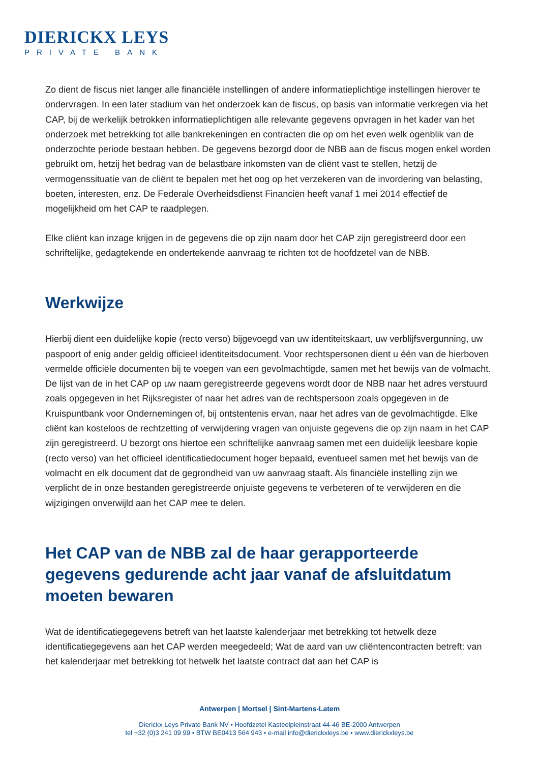DIERICKX LEYS
PRIVATE BANK
Zo dient de fiscus niet langer alle financiële instellingen of andere informatieplichtige instellingen hierover te ondervragen. In een later stadium van het onderzoek kan de fiscus, op basis van informatie verkregen via het CAP, bij de werkelijk betrokken informatieplichtigen alle relevante gegevens opvragen in het kader van het onderzoek met betrekking tot alle bankrekeningen en contracten die op om het even welk ogenblik van de onderzochte periode bestaan hebben. De gegevens bezorgd door de NBB aan de fiscus mogen enkel worden gebruikt om, hetzij het bedrag van de belastbare inkomsten van de cliënt vast te stellen, hetzij de vermogenssituatie van de cliënt te bepalen met het oog op het verzekeren van de invordering van belasting, boeten, interesten, enz. De Federale Overheidsdienst Financiën heeft vanaf 1 mei 2014 effectief de mogelijkheid om het CAP te raadplegen.
Elke cliënt kan inzage krijgen in de gegevens die op zijn naam door het CAP zijn geregistreerd door een schriftelijke, gedagtekende en ondertekende aanvraag te richten tot de hoofdzetel van de NBB.
Werkwijze
Hierbij dient een duidelijke kopie (recto verso) bijgevoegd van uw identiteitskaart, uw verblijfsvergunning, uw paspoort of enig ander geldig officieel identiteitsdocument. Voor rechtspersonen dient u één van de hierboven vermelde officiële documenten bij te voegen van een gevolmachtigde, samen met het bewijs van de volmacht. De lijst van de in het CAP op uw naam geregistreerde gegevens wordt door de NBB naar het adres verstuurd zoals opgegeven in het Rijksregister of naar het adres van de rechtspersoon zoals opgegeven in de Kruispuntbank voor Ondernemingen of, bij ontstentenis ervan, naar het adres van de gevolmachtigde. Elke cliënt kan kosteloos de rechtzetting of verwijdering vragen van onjuiste gegevens die op zijn naam in het CAP zijn geregistreerd. U bezorgt ons hiertoe een schriftelijke aanvraag samen met een duidelijk leesbare kopie (recto verso) van het officieel identificatiedocument hoger bepaald, eventueel samen met het bewijs van de volmacht en elk document dat de gegrondheid van uw aanvraag staaft. Als financiële instelling zijn we verplicht de in onze bestanden geregistreerde onjuiste gegevens te verbeteren of te verwijderen en die wijzigingen onverwijld aan het CAP mee te delen.
Het CAP van de NBB zal de haar gerapporteerde gegevens gedurende acht jaar vanaf de afsluitdatum moeten bewaren
Wat de identificatiegegevens betreft van het laatste kalenderjaar met betrekking tot hetwelk deze identificatiegegevens aan het CAP werden meegedeeld; Wat de aard van uw cliëntencontracten betreft: van het kalenderjaar met betrekking tot hetwelk het laatste contract dat aan het CAP is
Antwerpen | Mortsel | Sint-Martens-Latem
Dierickx Leys Private Bank NV • Hoofdzetel Kasteelpleinstraat 44-46 BE-2000 Antwerpen
tel +32 (0)3 241 09 99 • BTW BE0413 564 943 • e-mail info@dierickxleys.be • www.dierickxleys.be